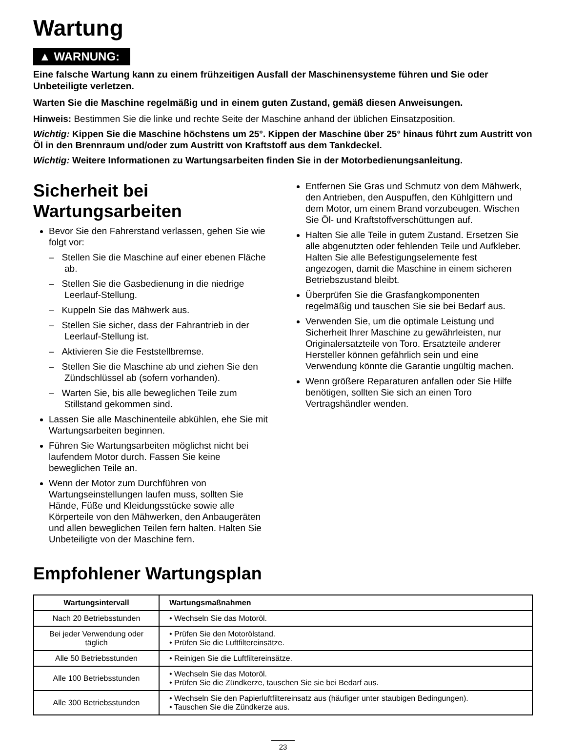Wartung
▲ WARNUNG:
Eine falsche Wartung kann zu einem frühzeitigen Ausfall der Maschinensysteme führen und Sie oder Unbeteiligte verletzen.
Warten Sie die Maschine regelmäßig und in einem guten Zustand, gemäß diesen Anweisungen.
Hinweis: Bestimmen Sie die linke und rechte Seite der Maschine anhand der üblichen Einsatzposition.
Wichtig: Kippen Sie die Maschine höchstens um 25°. Kippen der Maschine über 25° hinaus führt zum Austritt von Öl in den Brennraum und/oder zum Austritt von Kraftstoff aus dem Tankdeckel.
Wichtig: Weitere Informationen zu Wartungsarbeiten finden Sie in der Motorbedienungsanleitung.
Sicherheit bei Wartungsarbeiten
Bevor Sie den Fahrerstand verlassen, gehen Sie wie folgt vor:
– Stellen Sie die Maschine auf einer ebenen Fläche ab.
– Stellen Sie die Gasbedienung in die niedrige Leerlauf-Stellung.
– Kuppeln Sie das Mähwerk aus.
– Stellen Sie sicher, dass der Fahrantrieb in der Leerlauf-Stellung ist.
– Aktivieren Sie die Feststellbremse.
– Stellen Sie die Maschine ab und ziehen Sie den Zündschlüssel ab (sofern vorhanden).
– Warten Sie, bis alle beweglichen Teile zum Stillstand gekommen sind.
Lassen Sie alle Maschinenteile abkühlen, ehe Sie mit Wartungsarbeiten beginnen.
Führen Sie Wartungsarbeiten möglichst nicht bei laufendem Motor durch. Fassen Sie keine beweglichen Teile an.
Wenn der Motor zum Durchführen von Wartungseinstellungen laufen muss, sollten Sie Hände, Füße und Kleidungsstücke sowie alle Körperteile von den Mähwerken, den Anbaugeräten und allen beweglichen Teilen fern halten. Halten Sie Unbeteiligte von der Maschine fern.
Entfernen Sie Gras und Schmutz von dem Mähwerk, den Antrieben, den Auspuffen, den Kühlgittern und dem Motor, um einem Brand vorzubeugen. Wischen Sie Öl- und Kraftstoffverschüttungen auf.
Halten Sie alle Teile in gutem Zustand. Ersetzen Sie alle abgenutzten oder fehlenden Teile und Aufkleber. Halten Sie alle Befestigungselemente fest angezogen, damit die Maschine in einem sicheren Betriebszustand bleibt.
Überprüfen Sie die Grasfangkomponenten regelmäßig und tauschen Sie sie bei Bedarf aus.
Verwenden Sie, um die optimale Leistung und Sicherheit Ihrer Maschine zu gewährleisten, nur Originalersatzteile von Toro. Ersatzteile anderer Hersteller können gefährlich sein und eine Verwendung könnte die Garantie ungültig machen.
Wenn größere Reparaturen anfallen oder Sie Hilfe benötigen, sollten Sie sich an einen Toro Vertragshändler wenden.
Empfohlener Wartungsplan
| Wartungsintervall | Wartungsmaßnahmen |
| --- | --- |
| Nach 20 Betriebsstunden | • Wechseln Sie das Motoröl. |
| Bei jeder Verwendung oder täglich | • Prüfen Sie den Motorölstand. • Prüfen Sie die Luftfiltereinsätze. |
| Alle 50 Betriebsstunden | • Reinigen Sie die Luftfiltereinsätze. |
| Alle 100 Betriebsstunden | • Wechseln Sie das Motoröl. • Prüfen Sie die Zündkerze, tauschen Sie sie bei Bedarf aus. |
| Alle 300 Betriebsstunden | • Wechseln Sie den Papierluftfiltereinsatz aus (häufiger unter staubigen Bedingungen). • Tauschen Sie die Zündkerze aus. |
23